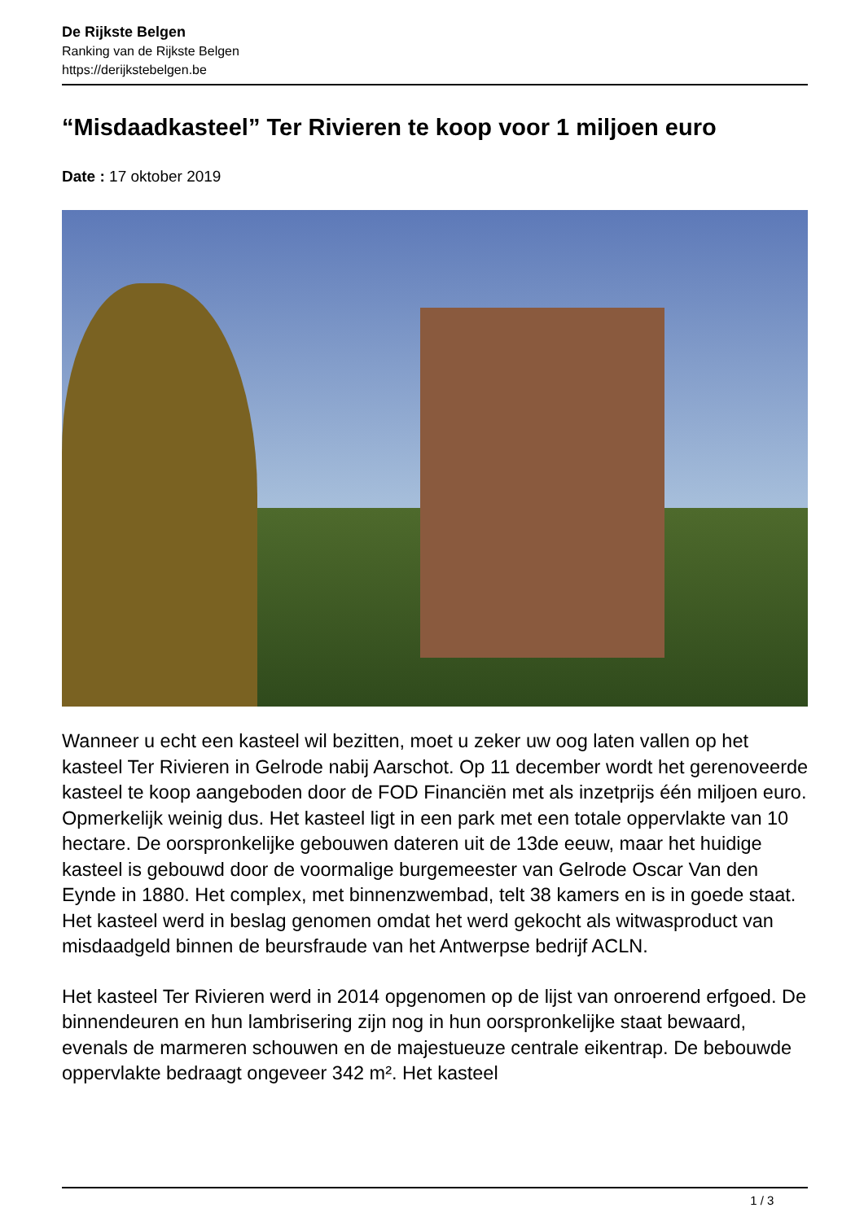De Rijkste Belgen
Ranking van de Rijkste Belgen
https://derijkstebelgen.be
“Misdaadkasteel” Ter Rivieren te koop voor 1 miljoen euro
Date : 17 oktober 2019
Wanneer u echt een kasteel wil bezitten, moet u zeker uw oog laten vallen op het kasteel Ter Rivieren in Gelrode nabij Aarschot. Op 11 december wordt het gerenoveerde kasteel te koop aangeboden door de FOD Financiën met als inzetprijs één miljoen euro. Opmerkelijk weinig dus. Het kasteel ligt in een park met een totale oppervlakte van 10 hectare. De oorspronkelijke gebouwen dateren uit de 13de eeuw, maar het huidige kasteel is gebouwd door de voormalige burgemeester van Gelrode Oscar Van den Eynde in 1880. Het complex, met binnenzwembad, telt 38 kamers en is in goede staat. Het kasteel werd in beslag genomen omdat het werd gekocht als witwasproduct van misdaadgeld binnen de beursfraude van het Antwerpse bedrijf ACLN.
Het kasteel Ter Rivieren werd in 2014 opgenomen op de lijst van onroerend erfgoed. De binnendeuren en hun lambrisering zijn nog in hun oorspronkelijke staat bewaard, evenals de marmeren schouwen en de majestueuze centrale eikentrap. De bebouwde oppervlakte bedraagt ongeveer 342 m². Het kasteel
1 / 3